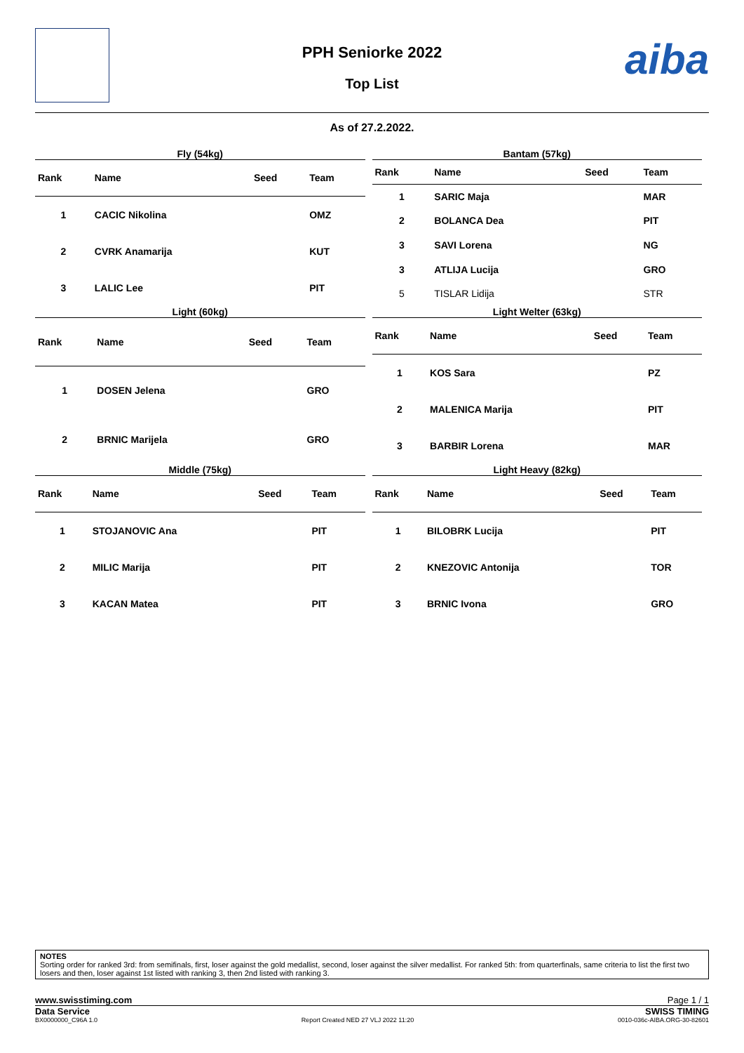aiba
PPH Seniorke 2022
Top List
As of 27.2.2022.
Fly (54kg)
| Rank | Name | Seed | Team |
| --- | --- | --- | --- |
| 1 | CACIC Nikolina | | OMZ |
| 2 | CVRK Anamarija | | KUT |
| 3 | LALIC Lee | | PIT |
Bantam (57kg)
| Rank | Name | Seed | Team |
| --- | --- | --- | --- |
| 1 | SARIC Maja | | MAR |
| 2 | BOLANCA Dea | | PIT |
| 3 | SAVI Lorena | | NG |
| 3 | ATLIJA Lucija | | GRO |
| 5 | TISLAR Lidija | | STR |
Light (60kg)
| Rank | Name | Seed | Team |
| --- | --- | --- | --- |
| 1 | DOSEN Jelena | | GRO |
| 2 | BRNIC Marijela | | GRO |
Light Welter (63kg)
| Rank | Name | Seed | Team |
| --- | --- | --- | --- |
| 1 | KOS Sara | | PZ |
| 2 | MALENICA Marija | | PIT |
| 3 | BARBIR Lorena | | MAR |
Middle (75kg)
| Rank | Name | Seed | Team |
| --- | --- | --- | --- |
| 1 | STOJANOVIC Ana | | PIT |
| 2 | MILIC Marija | | PIT |
| 3 | KACAN Matea | | PIT |
Light Heavy (82kg)
| Rank | Name | Seed | Team |
| --- | --- | --- | --- |
| 1 | BILOBRK Lucija | | PIT |
| 2 | KNEZOVIC Antonija | | TOR |
| 3 | BRNIC Ivona | | GRO |
NOTES
Sorting order for ranked 3rd: from semifinals, first, loser against the gold medallist, second, loser against the silver medallist. For ranked 5th: from quarterfinals, same criteria to list the first two losers and then, loser against 1st listed with ranking 3, then 2nd listed with ranking 3.
www.swisstiming.com Page 1 / 1
Data Service SWISS TIMING
BX0000000_C96A 1.0 Report Created NED 27 VLJ 2022 11:20 0010-036c-AIBA.ORG-30-82601